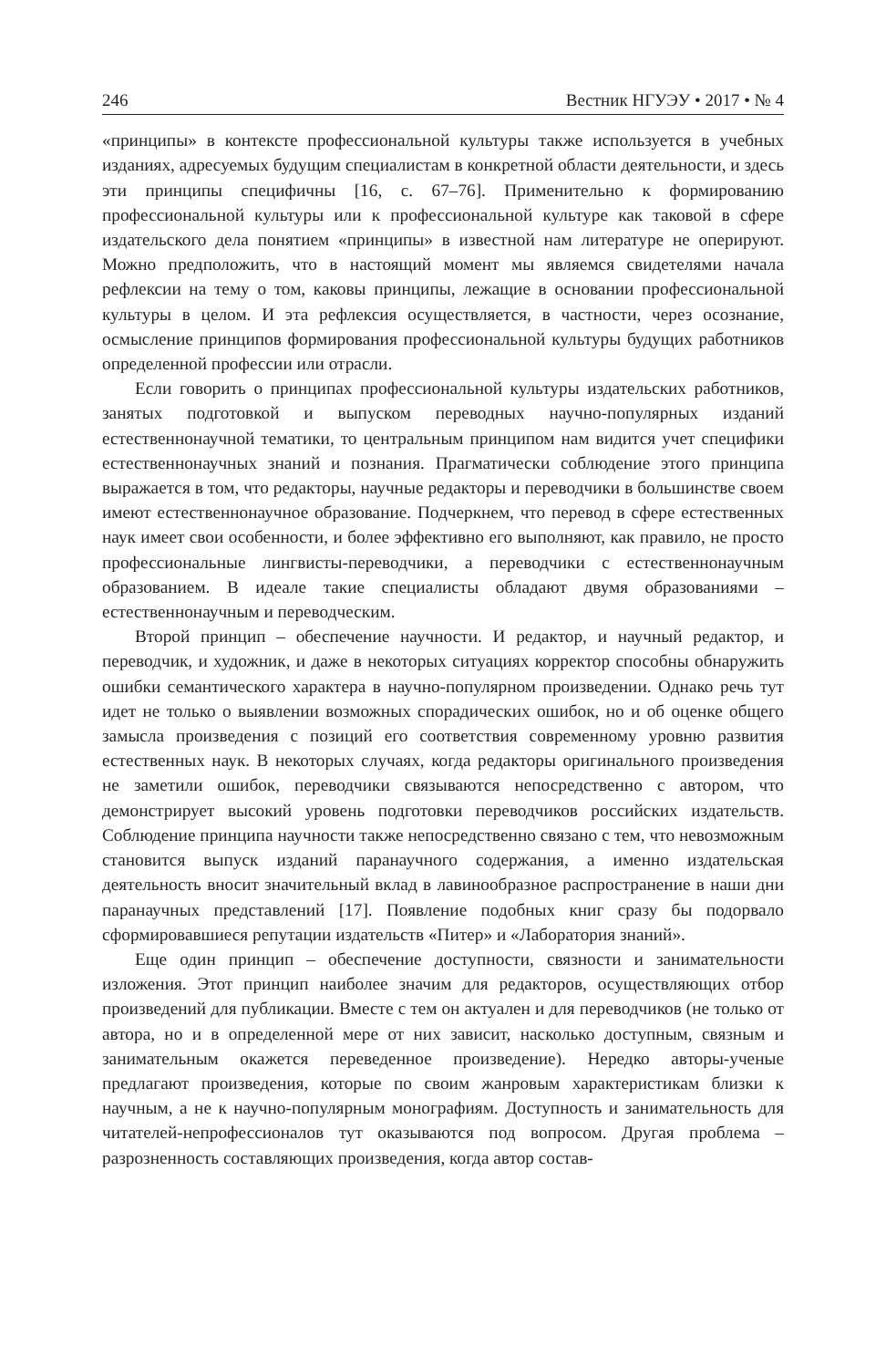246 Вестник НГУЭУ • 2017 • № 4
«принципы» в контексте профессиональной культуры также используется в учебных изданиях, адресуемых будущим специалистам в конкретной области деятельности, и здесь эти принципы специфичны [16, с. 67–76]. Применительно к формированию профессиональной культуры или к профессиональной культуре как таковой в сфере издательского дела понятием «принципы» в известной нам литературе не оперируют. Можно предположить, что в настоящий момент мы являемся свидетелями начала рефлексии на тему о том, каковы принципы, лежащие в основании профессиональной культуры в целом. И эта рефлексия осуществляется, в частности, через осознание, осмысление принципов формирования профессиональной культуры будущих работников определенной профессии или отрасли.
Если говорить о принципах профессиональной культуры издательских работников, занятых подготовкой и выпуском переводных научно-популярных изданий естественнонаучной тематики, то центральным принципом нам видится учет специфики естественнонаучных знаний и познания. Прагматически соблюдение этого принципа выражается в том, что редакторы, научные редакторы и переводчики в большинстве своем имеют естественнонаучное образование. Подчеркнем, что перевод в сфере естественных наук имеет свои особенности, и более эффективно его выполняют, как правило, не просто профессиональные лингвисты-переводчики, а переводчики с естественнонаучным образованием. В идеале такие специалисты обладают двумя образованиями – естественнонаучным и переводческим.
Второй принцип – обеспечение научности. И редактор, и научный редактор, и переводчик, и художник, и даже в некоторых ситуациях корректор способны обнаружить ошибки семантического характера в научно-популярном произведении. Однако речь тут идет не только о выявлении возможных спорадических ошибок, но и об оценке общего замысла произведения с позиций его соответствия современному уровню развития естественных наук. В некоторых случаях, когда редакторы оригинального произведения не заметили ошибок, переводчики связываются непосредственно с автором, что демонстрирует высокий уровень подготовки переводчиков российских издательств. Соблюдение принципа научности также непосредственно связано с тем, что невозможным становится выпуск изданий паранаучного содержания, а именно издательская деятельность вносит значительный вклад в лавинообразное распространение в наши дни паранаучных представлений [17]. Появление подобных книг сразу бы подорвало сформировавшиеся репутации издательств «Питер» и «Лаборатория знаний».
Еще один принцип – обеспечение доступности, связности и занимательности изложения. Этот принцип наиболее значим для редакторов, осуществляющих отбор произведений для публикации. Вместе с тем он актуален и для переводчиков (не только от автора, но и в определенной мере от них зависит, насколько доступным, связным и занимательным окажется переведенное произведение). Нередко авторы-ученые предлагают произведения, которые по своим жанровым характеристикам близки к научным, а не к научно-популярным монографиям. Доступность и занимательность для читателей-непрофессионалов тут оказываются под вопросом. Другая проблема – разрозненность составляющих произведения, когда автор состав-